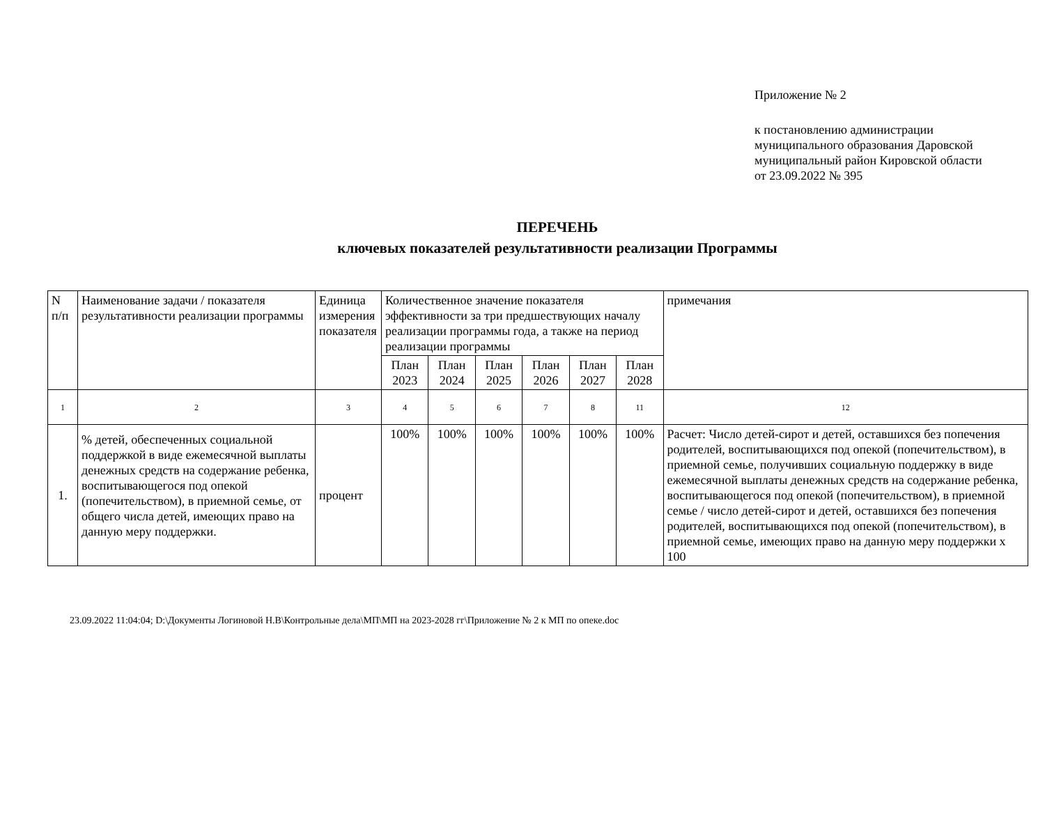Приложение № 2
к постановлению администрации
муниципального образования Даровской
муниципальный район Кировской области
от 23.09.2022 № 395
ПЕРЕЧЕНЬ
ключевых показателей результативности реализации Программы
| N п/п | Наименование задачи / показателя результативности реализации программы | Единица измерения показателя | Количественное значение показателя эффективности за три предшествующих началу реализации программы года, а также на период реализации программы | | | | | | примечания |
| | | | План 2023 | План 2024 | План 2025 | План 2026 | План 2027 | План 2028 | |
| 1 | 2 | 3 | 4 | 5 | 6 | 7 | 8 | 11 | 12 |
| 1. | % детей, обеспеченных социальной поддержкой в виде ежемесячной выплаты денежных средств на содержание ребенка, воспитывающегося под опекой (попечительством), в приемной семье, от общего числа детей, имеющих право на данную меру поддержки. | процент | 100% | 100% | 100% | 100% | 100% | 100% | Расчет: Число детей-сирот и детей, оставшихся без попечения родителей, воспитывающихся под опекой (попечительством), в приемной семье, получивших социальную поддержку в виде ежемесячной выплаты денежных средств на содержание ребенка, воспитывающегося под опекой (попечительством), в приемной семье / число детей-сирот и детей, оставшихся без попечения родителей, воспитывающихся под опекой (попечительством), в приемной семье, имеющих право на данную меру поддержки х 100 |
23.09.2022 11:04:04; D:\Документы Логиновой Н.В\Контрольные дела\МП\МП на 2023-2028 гг\Приложение № 2 к МП по опеке.doc